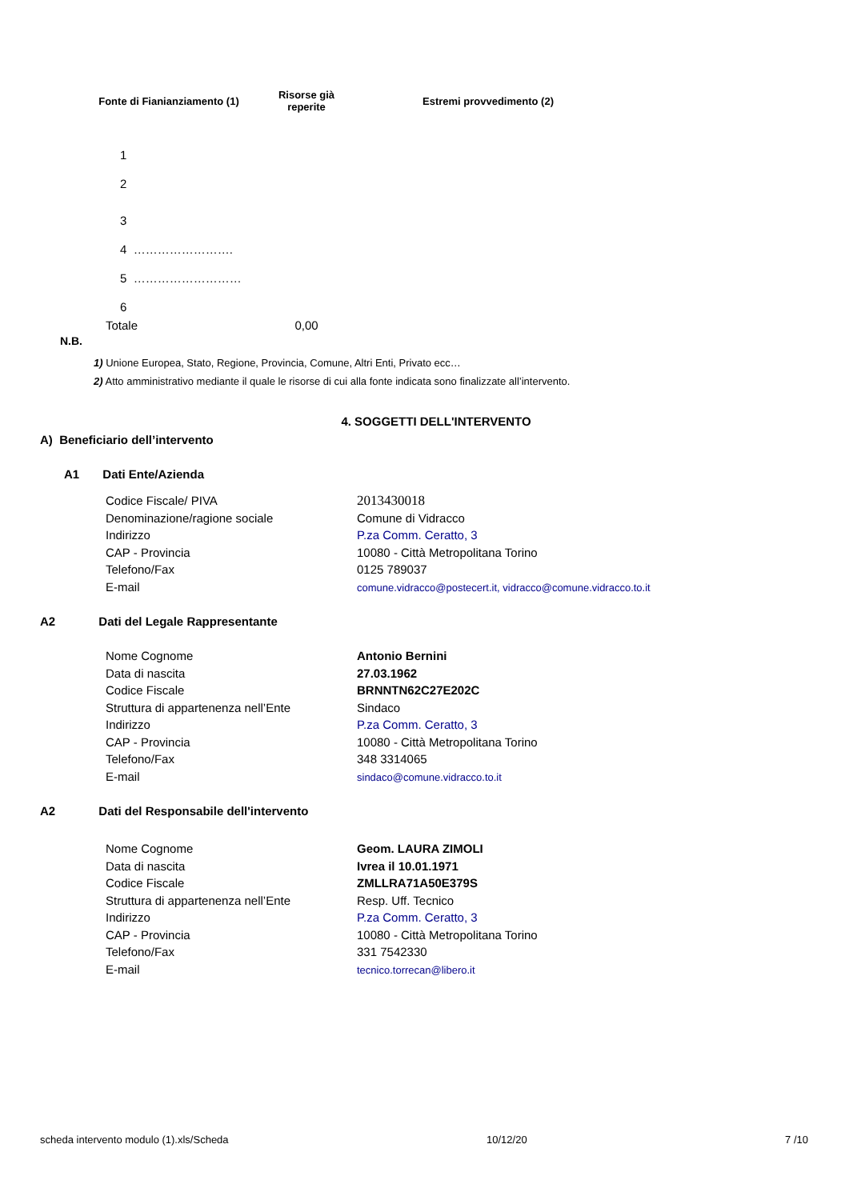| Fonte di Fianianziamento (1) | Risorse già reperite | Estremi provvedimento (2) |
| --- | --- | --- |
| 1 | | |
| 2 | | |
| 3 | | |
| 4 ……………………. | | |
| 5 ……………………… | | |
| 6 | | |
| Totale | 0,00 | |
N.B.
1) Unione Europea, Stato, Regione, Provincia, Comune, Altri Enti, Privato ecc…
2) Atto amministrativo mediante il quale le risorse di cui alla fonte indicata sono finalizzate all’intervento.
4. SOGGETTI DELL'INTERVENTO
A) Beneficiario dell’intervento
A1 Dati Ente/Azienda
| Codice Fiscale/ PIVA | 2013430018 |
| Denominazione/ragione sociale | Comune di Vidracco |
| Indirizzo | P.za Comm. Ceratto, 3 |
| CAP - Provincia | 10080 - Città Metropolitana Torino |
| Telefono/Fax | 0125 789037 |
| E-mail | comune.vidracco@postecert.it, vidracco@comune.vidracco.to.it |
A2 Dati del Legale Rappresentante
| Nome Cognome | Antonio Bernini |
| Data di nascita | 27.03.1962 |
| Codice Fiscale | BRNNTN62C27E202C |
| Struttura di appartenenza nell’Ente | Sindaco |
| Indirizzo | P.za Comm. Ceratto, 3 |
| CAP - Provincia | 10080 - Città Metropolitana Torino |
| Telefono/Fax | 348 3314065 |
| E-mail | sindaco@comune.vidracco.to.it |
A2 Dati del Responsabile dell'intervento
| Nome Cognome | Geom. LAURA ZIMOLI |
| Data di nascita | Ivrea il 10.01.1971 |
| Codice Fiscale | ZMLLRA71A50E379S |
| Struttura di appartenenza nell’Ente | Resp. Uff. Tecnico |
| Indirizzo | P.za Comm. Ceratto, 3 |
| CAP - Provincia | 10080 - Città Metropolitana Torino |
| Telefono/Fax | 331 7542330 |
| E-mail | tecnico.torrecan@libero.it |
scheda intervento modulo (1).xls/Scheda 10/12/20 7 /10